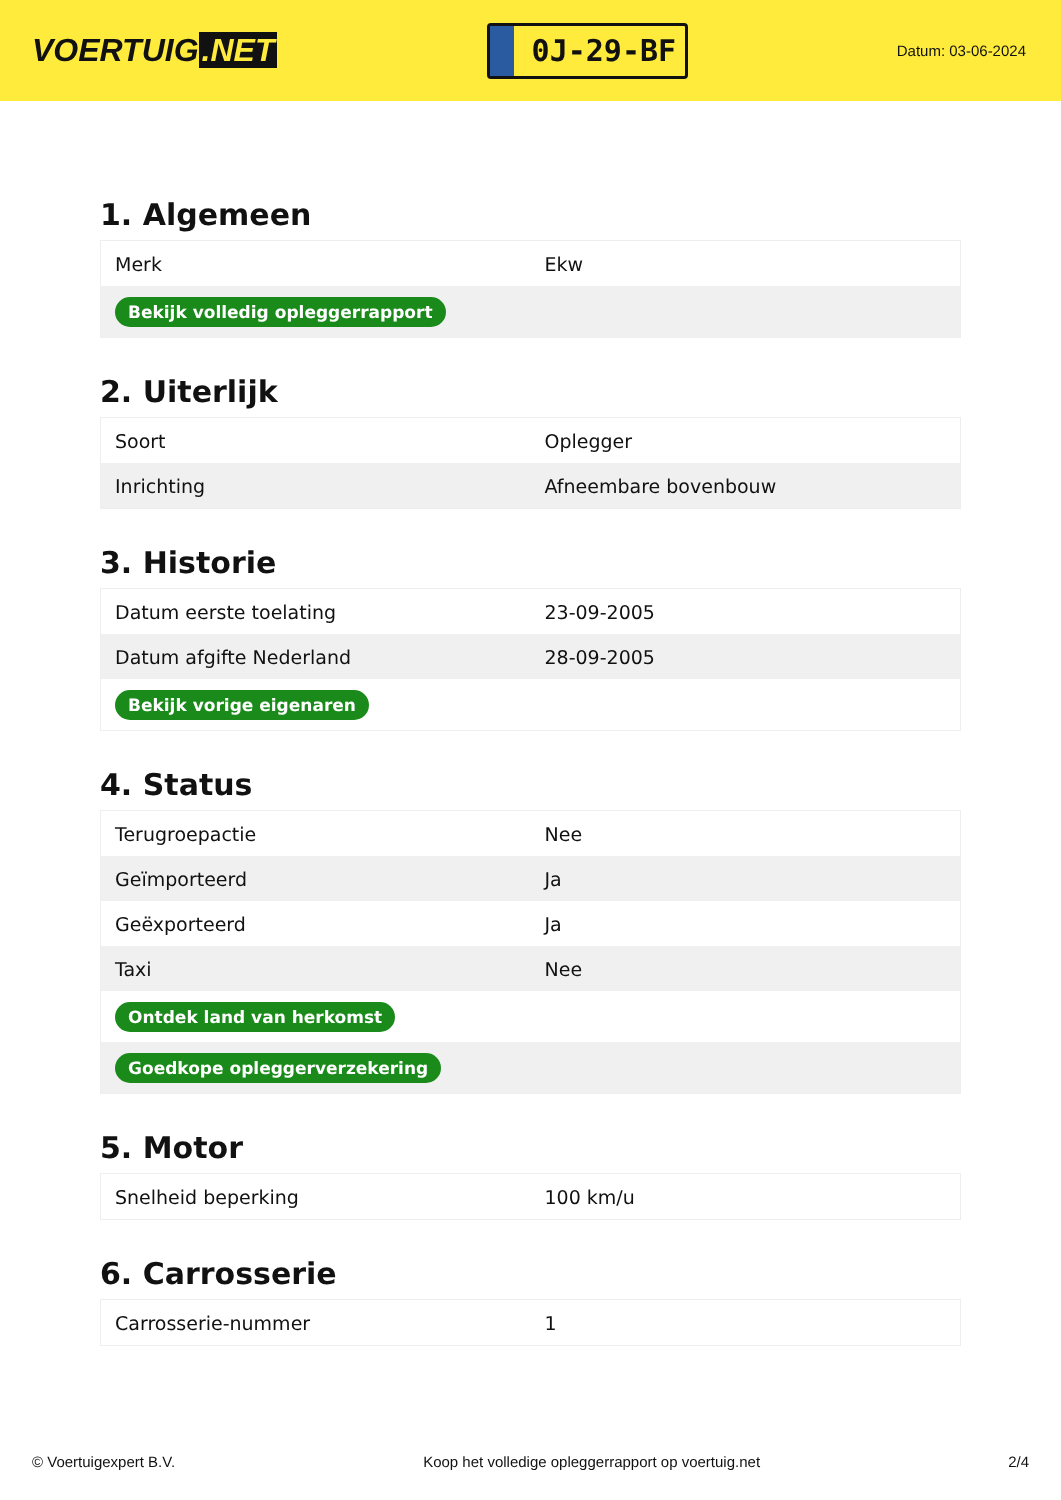VOERTUIG.NET
0J-29-BF
Datum: 03-06-2024
1. Algemeen
| Merk | Ekw |
| Bekijk volledig opleggerrapport | |
2. Uiterlijk
| Soort | Oplegger |
| Inrichting | Afneembare bovenbouw |
3. Historie
| Datum eerste toelating | 23-09-2005 |
| Datum afgifte Nederland | 28-09-2005 |
| Bekijk vorige eigenaren | |
4. Status
| Terugroepactie | Nee |
| Geïmporteerd | Ja |
| Geëxporteerd | Ja |
| Taxi | Nee |
| Ontdek land van herkomst | |
| Goedkope opleggerverzekering | |
5. Motor
| Snelheid beperking | 100 km/u |
6. Carrosserie
| Carrosserie-nummer | 1 |
© Voertuigexpert B.V. Koop het volledige opleggerrapport op voertuig.net 2/4